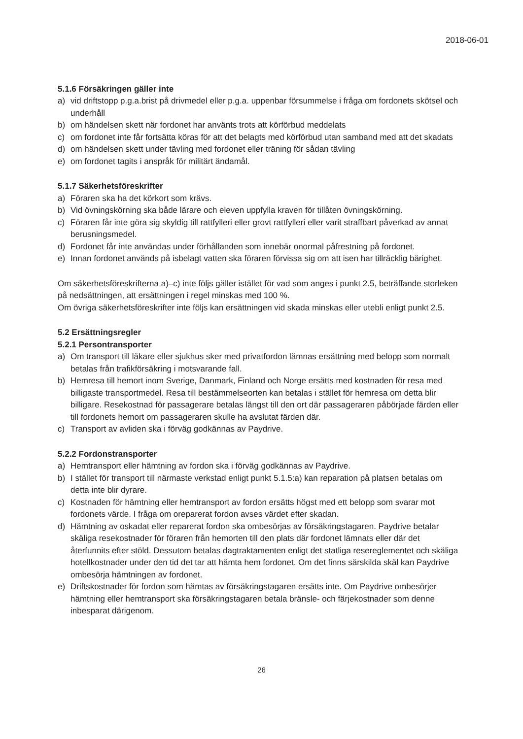2018-06-01
5.1.6 Försäkringen gäller inte
a) vid driftstopp p.g.a.brist på drivmedel eller p.g.a. uppenbar försummelse i fråga om fordonets skötsel och underhåll
b) om händelsen skett när fordonet har använts trots att körförbud meddelats
c) om fordonet inte får fortsätta köras för att det belagts med körförbud utan samband med att det skadats
d) om händelsen skett under tävling med fordonet eller träning för sådan tävling
e) om fordonet tagits i anspråk för militärt ändamål.
5.1.7 Säkerhetsföreskrifter
a) Föraren ska ha det körkort som krävs.
b) Vid övningskörning ska både lärare och eleven uppfylla kraven för tillåten övningskörning.
c) Föraren får inte göra sig skyldig till rattfylleri eller grovt rattfylleri eller varit straffbart påverkad av annat berusningsmedel.
d) Fordonet får inte användas under förhållanden som innebär onormal påfrestning på fordonet.
e) Innan fordonet används på isbelagt vatten ska föraren förvissa sig om att isen har tillräcklig bärighet.
Om säkerhetsföreskrifterna a)–c) inte följs gäller istället för vad som anges i punkt 2.5, beträffande storleken på nedsättningen, att ersättningen i regel minskas med 100 %.
Om övriga säkerhetsföreskrifter inte följs kan ersättningen vid skada minskas eller utebli enligt punkt 2.5.
5.2 Ersättningsregler
5.2.1 Persontransporter
a) Om transport till läkare eller sjukhus sker med privatfordon lämnas ersättning med belopp som normalt betalas från trafikförsäkring i motsvarande fall.
b) Hemresa till hemort inom Sverige, Danmark, Finland och Norge ersätts med kostnaden för resa med billigaste transportmedel. Resa till bestämmelseorten kan betalas i stället för hemresa om detta blir billigare. Resekostnad för passagerare betalas längst till den ort där passageraren påbörjade färden eller till fordonets hemort om passageraren skulle ha avslutat färden där.
c) Transport av avliden ska i förväg godkännas av Paydrive.
5.2.2 Fordonstransporter
a) Hemtransport eller hämtning av fordon ska i förväg godkännas av Paydrive.
b) I stället för transport till närmaste verkstad enligt punkt 5.1.5:a) kan reparation på platsen betalas om detta inte blir dyrare.
c) Kostnaden för hämtning eller hemtransport av fordon ersätts högst med ett belopp som svarar mot fordonets värde. I fråga om orepar­erat fordon avses värdet efter skadan.
d) Hämtning av oskadat eller reparerat fordon ska ombesörjas av försäkringstagaren. Paydrive betalar skäliga resekostnader för föraren från hemorten till den plats där fordonet lämnats eller där det återfunnits efter stöld. Dessutom betalas dagtraktamenten enligt det statliga resereglementet och skäliga hotellkostnader under den tid det tar att hämta hem fordonet. Om det finns särskilda skäl kan Paydrive ombesörja hämtningen av fordonet.
e) Driftskostnader för fordon som hämtas av försäkringstagaren ersätts inte. Om Paydrive ombesörjer hämtning eller hemtransport ska försäkringstagaren betala bränsle- och färjekostnader som denne inbesparat därigenom.
26